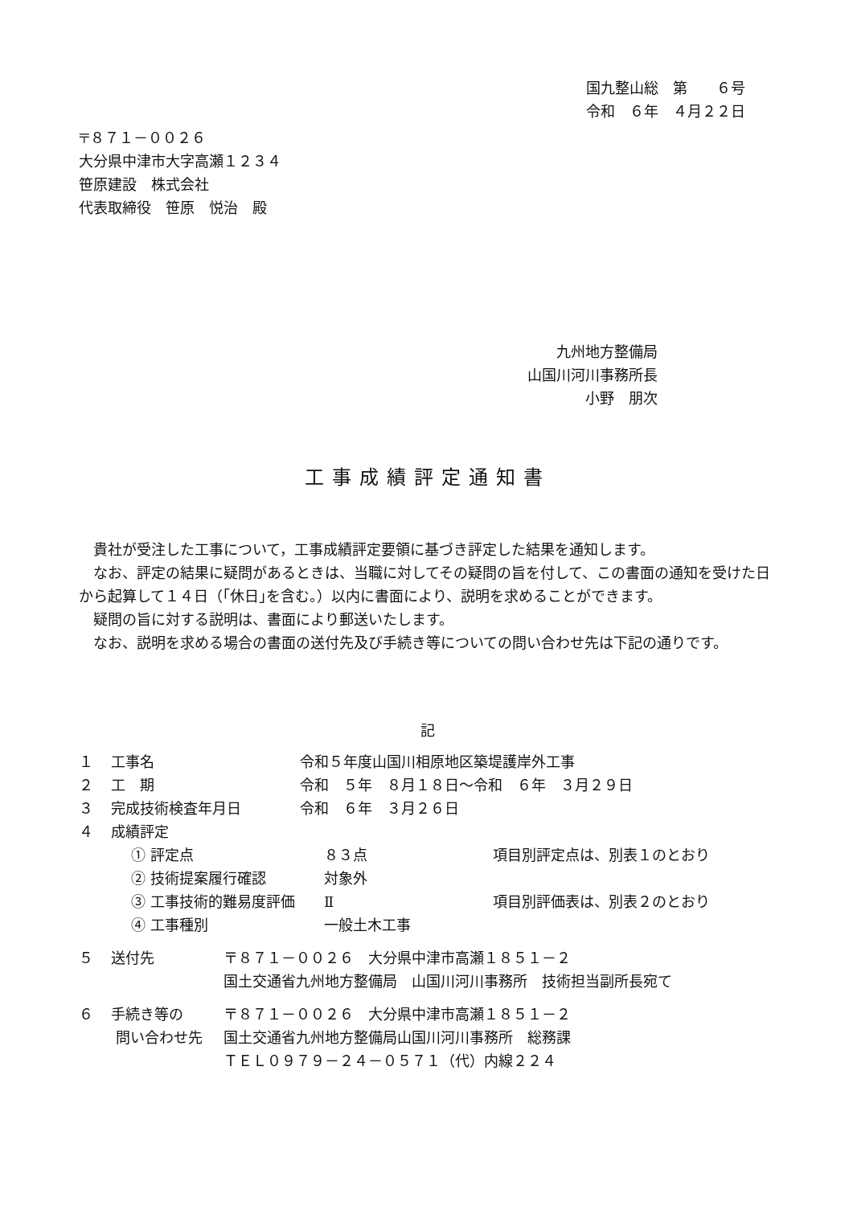国九整山総　第　　６号
令和　６年　４月２２日
〒８７１－００２６
大分県中津市大字高瀬１２３４
笹原建設　株式会社
代表取締役　笹原　悦治　殿
九州地方整備局
山国川河川事務所長
小野　朋次
工事成績評定通知書
　貴社が受注した工事について，工事成績評定要領に基づき評定した結果を通知します。
　なお、評定の結果に疑問があるときは、当職に対してその疑問の旨を付して、この書面の通知を受けた日から起算して１４日（｢休日｣を含む。）以内に書面により、説明を求めることができます。
　疑問の旨に対する説明は、書面により郵送いたします。
　なお、説明を求める場合の書面の送付先及び手続き等についての問い合わせ先は下記の通りです。
記
| １ | 工事名 | 令和５年度山国川相原地区築堤護岸外工事 | |
| ２ | 工 期 | 令和 ５年 ８月１８日～令和 ６年 ３月２９日 | |
| ３ | 完成技術検査年月日 | 令和 ６年 ３月２６日 | |
| ４ | 成績評定 | | |
| | ① 評定点 | ８３点 | 項目別評定点は、別表１のとおり |
| | ② 技術提案履行確認 | 対象外 | |
| | ③ 工事技術的難易度評価 | Ⅱ | 項目別評価表は、別表２のとおり |
| | ④ 工事種別 | 一般土木工事 | |
| ５ | 送付先 | 〒８７１－００２６ 大分県中津市高瀬１８５１－２ 国土交通省九州地方整備局 山国川河川事務所 技術担当副所長宛て |
| ６ | 手続き等の 問い合わせ先 | 〒８７１－００２６ 大分県中津市高瀬１８５１－２ 国土交通省九州地方整備局山国川河川事務所 総務課 ＴＥＬ０９７９－２４－０５７１（代）内線２２４ |